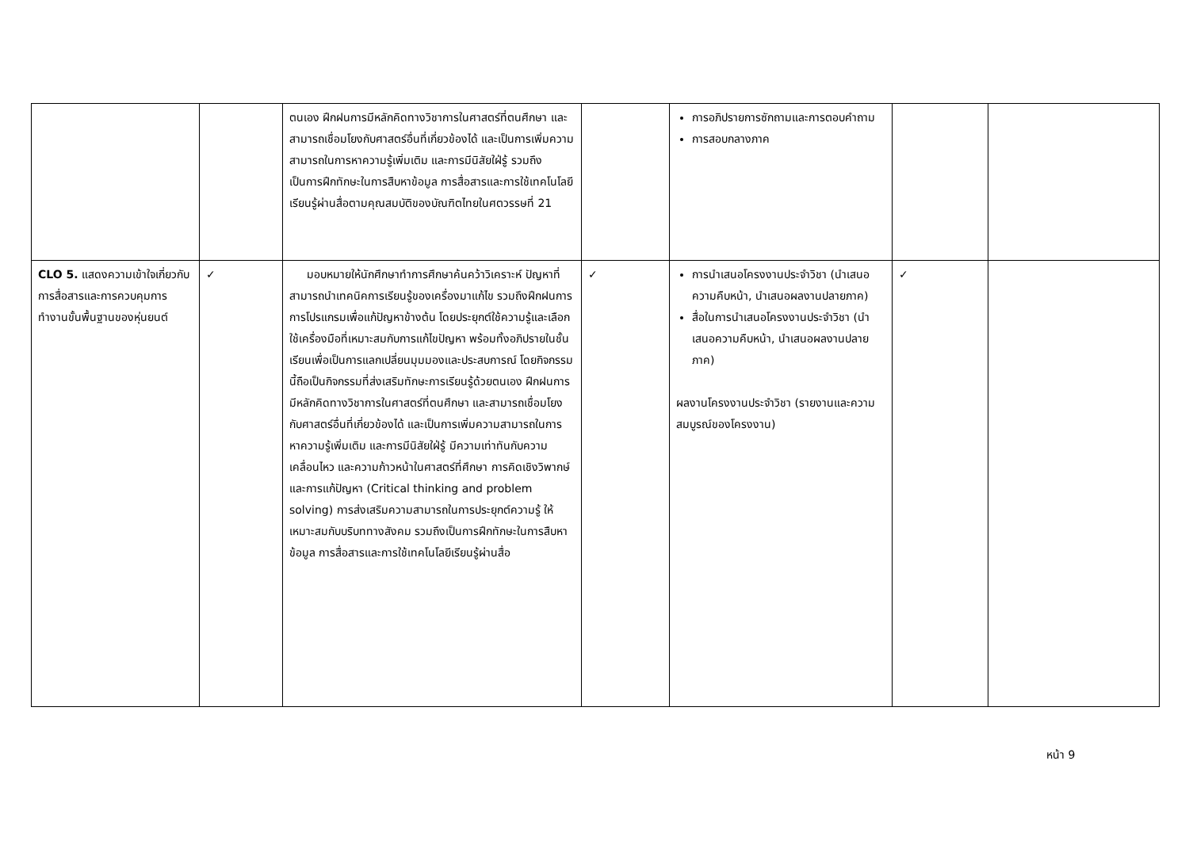| | | ตนเอง ฝึกฝนการมีหลักคิดทางวิชาการในศาสตร์ที่ตนศึกษา และสามารถเชื่อมโยงกับศาสตร์อื่นที่เกี่ยวข้องได้ และเป็นการเพิ่มความสามารถในการหาความรู้เพิ่มเติม และการมีนิสัยใฝ่รู้ รวมถึงเป็นการฝึกทักษะในการสืบหาข้อมูล การสื่อสารและการใช้เทคโนโลยีเรียนรู้ผ่านสื่อตามคุณสมบัติของบัณฑิตไทยในศตวรรษที่ 21 | | การอภิปรายการซักถามและการตอบคำถาม การสอบกลางภาค | | |
| CLO 5. แสดงความเข้าใจเกี่ยวกับการสื่อสารและการควบคุมการทำงานขั้นพื้นฐานของหุ่นยนต์ | ✓ | มอบหมายให้นักศึกษาทำการศึกษาค้นคว้าวิเคราะห์ ปัญหาที่สามารถนำเทคนิคการเรียนรู้ของเครื่องมาแก้ไข รวมถึงฝึกฝนการการโปรแกรมเพื่อแก้ปัญหาข้างต้น โดยประยุกต์ใช้ความรู้และเลือกใช้เครื่องมือที่เหมาะสมกับการแก้ไขปัญหา พร้อมทั้งอภิปรายในชั้นเรียนเพื่อเป็นการแลกเปลี่ยนมุมมองและประสบการณ์ โดยกิจกรรมนี้ถือเป็นกิจกรรมที่ส่งเสริมทักษะการเรียนรู้ด้วยตนเอง ฝึกฝนการมีหลักคิดทางวิชาการในศาสตร์ที่ตนศึกษา และสามารถเชื่อมโยงกับศาสตร์อื่นที่เกี่ยวข้องได้ และเป็นการเพิ่มความสามารถในการหาความรู้เพิ่มเติม และการมีนิสัยใฝ่รู้ มีความเท่าทันกับความเคลื่อนไหว และความก้าวหน้าในศาสตร์ที่ศึกษา การคิดเชิงวิพากษ์และการแก้ปัญหา (Critical thinking and problem solving) การส่งเสริมความสามารถในการประยุกต์ความรู้ ให้เหมาะสมกับบริบททางสังคม รวมถึงเป็นการฝึกทักษะในการสืบหาข้อมูล การสื่อสารและการใช้เทคโนโลยีเรียนรู้ผ่านสื่อ | ✓ | การนำเสนอโครงงานประจำวิชา (นำเสนอความคืบหน้า, นำเสนอผลงานปลายภาค) สื่อในการนำเสนอโครงงานประจำวิชา (นำเสนอความคืบหน้า, นำเสนอผลงานปลายภาค) ผลงานโครงงานประจำวิชา (รายงานและความสมบูรณ์ของโครงงาน) | ✓ | |
หน้า 9